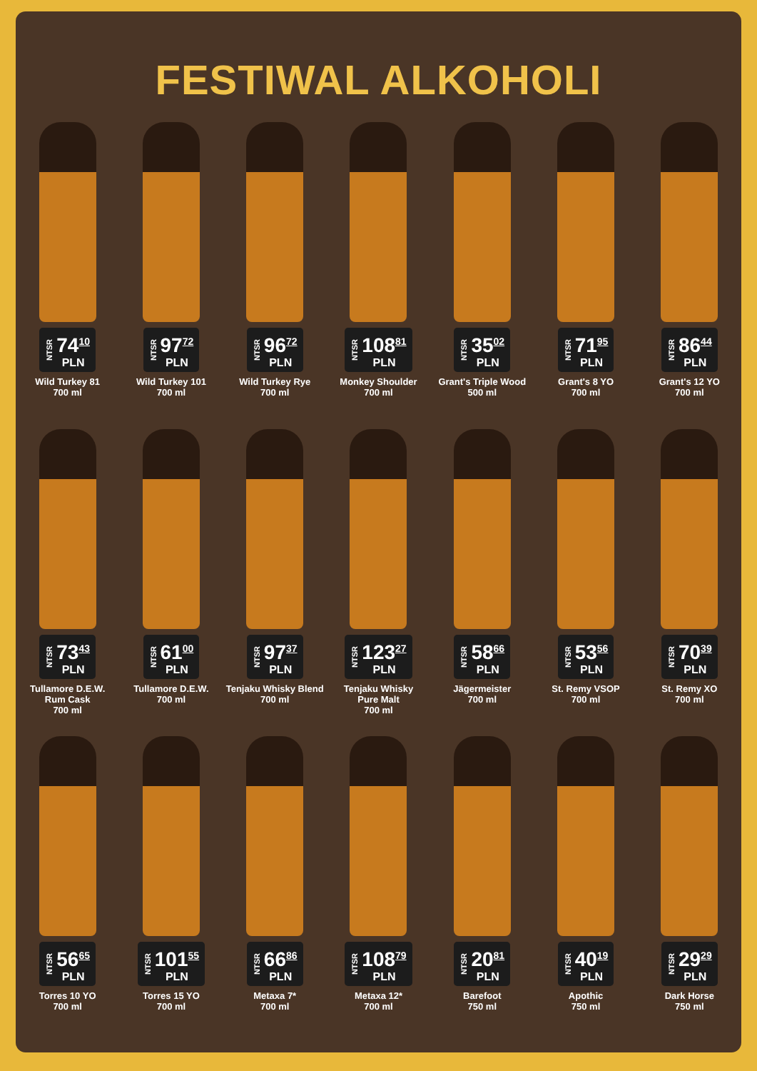FESTIWAL ALKOHOLI
NTSR
74<sup>10</sup>
PLN
Wild Turkey 81
700 ml
NTSR
97<sup>72</sup>
PLN
Wild Turkey 101
700 ml
NTSR
96<sup>72</sup>
PLN
Wild Turkey Rye
700 ml
NTSR
108<sup>81</sup>
PLN
Monkey Shoulder
700 ml
NTSR
35<sup>02</sup>
PLN
Grant's Triple Wood
500 ml
NTSR
71<sup>95</sup>
PLN
Grant's 8 YO
700 ml
NTSR
86<sup>44</sup>
PLN
Grant's 12 YO
700 ml
NTSR
73<sup>43</sup>
PLN
Tullamore D.E.W.
Rum Cask
700 ml
NTSR
61<sup>00</sup>
PLN
Tullamore D.E.W.
700 ml
NTSR
97<sup>37</sup>
PLN
Tenjaku Whisky Blend
700 ml
NTSR
123<sup>27</sup>
PLN
Tenjaku Whisky
Pure Malt
700 ml
NTSR
58<sup>66</sup>
PLN
Jägermeister
700 ml
NTSR
53<sup>56</sup>
PLN
St. Remy VSOP
700 ml
NTSR
70<sup>39</sup>
PLN
St. Remy XO
700 ml
NTSR
56<sup>65</sup>
PLN
Torres 10 YO
700 ml
NTSR
101<sup>55</sup>
PLN
Torres 15 YO
700 ml
NTSR
66<sup>86</sup>
PLN
Metaxa 7*
700 ml
NTSR
108<sup>79</sup>
PLN
Metaxa 12*
700 ml
NTSR
20<sup>81</sup>
PLN
Barefoot
750 ml
NTSR
40<sup>19</sup>
PLN
Apothic
750 ml
NTSR
29<sup>29</sup>
PLN
Dark Horse
750 ml